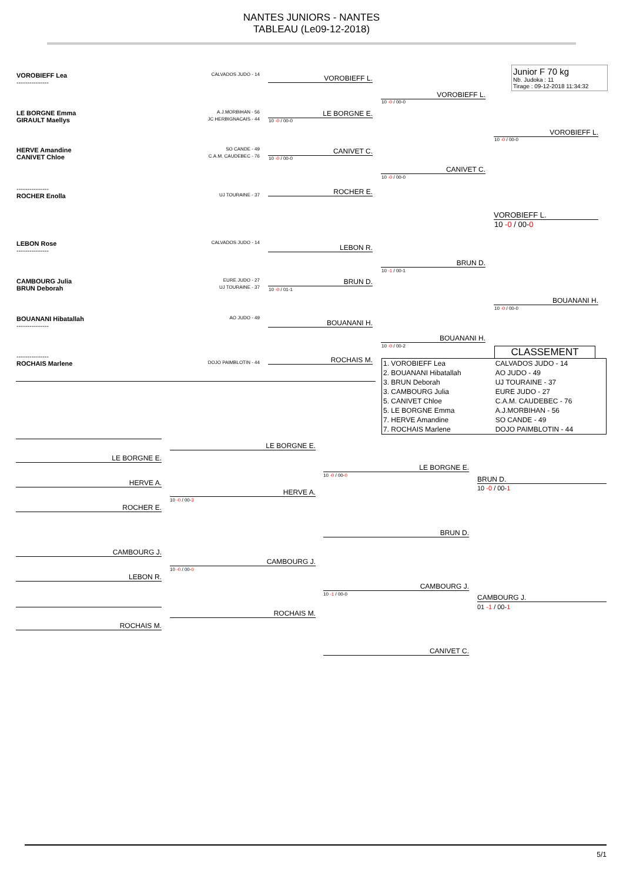NANTES JUNIORS - NANTES
TABLEAU (Le09-12-2018)
Junior F 70 kg
Nb. Judoka : 11
Tirage : 09-12-2018 11:34:32
VOROBIEFF Lea CALVADOS JUDO - 14
---------------
LE BORGNE Emma A.J.MORBIHAN - 56
GIRAULT Maellys JC HERBIGNACAIS - 44
HERVE Amandine SO CANDE - 49
CANIVET Chloe C.A.M. CAUDEBEC - 76
---------------
ROCHER Enolla UJ TOURAINE - 37
LEBON Rose CALVADOS JUDO - 14
---------------
CAMBOURG Julia EURE JUDO - 27
BRUN Deborah UJ TOURAINE - 37
BOUANANI Hibatallah AO JUDO - 49
---------------
---------------
ROCHAIS Marlene DOJO PAIMBLOTIN - 44
VOROBIEFF L.
LE BORGNE E.
10 -0 / 00-0
CANIVET C.
10 -0 / 00-0
ROCHER E.
LEBON R.
BRUN D.
10 -0 / 01-1
BOUANANI H.
ROCHAIS M.
VOROBIEFF L.
10 -0 / 00-0
CANIVET C.
10 -0 / 00-0
BRUN D.
10 -1 / 00-1
BOUANANI H.
10 -0 / 00-2
VOROBIEFF L.
10 -0 / 00-0
BOUANANI H.
10 -0 / 00-0
VOROBIEFF L.
10 -0 / 00-0
CLASSEMENT
| 1. VOROBIEFF Lea | CALVADOS JUDO - 14 |
| 2. BOUANANI Hibatallah | AO JUDO - 49 |
| 3. BRUN Deborah | UJ TOURAINE - 37 |
| 3. CAMBOURG Julia | EURE JUDO - 27 |
| 5. CANIVET Chloe | C.A.M. CAUDEBEC - 76 |
| 5. LE BORGNE Emma | A.J.MORBIHAN - 56 |
| 7. HERVE Amandine | SO CANDE - 49 |
| 7. ROCHAIS Marlene | DOJO PAIMBLOTIN - 44 |
LE BORGNE E.
HERVE A.
ROCHER E.
CAMBOURG J.
LEBON R.
ROCHAIS M.
LE BORGNE E.
HERVE A.
10 -0 / 00-3
CAMBOURG J.
10 -0 / 00-0
ROCHAIS M.
LE BORGNE E.
10 -0 / 00-0
BRUN D.
CAMBOURG J.
10 -1 / 00-0
CANIVET C.
BRUN D.
10 -0 / 00-1
CAMBOURG J.
01 -1 / 00-1
5/1